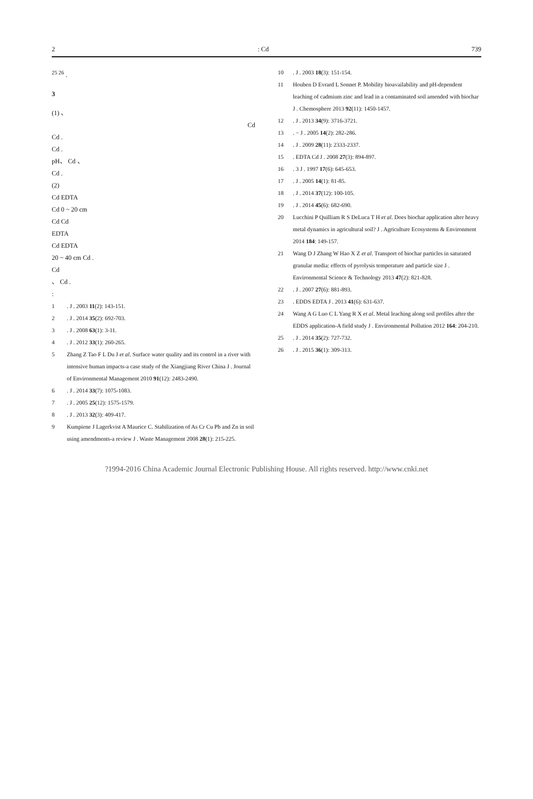2: Cd 739
<sup>25 26</sup> .
3
(1) 、
Cd
Cd .
Cd .
pH、 Cd 、
Cd .
(2)
Cd EDTA
Cd 0 ~ 20 cm
Cd Cd
EDTA
Cd EDTA
20 ~ 40 cm Cd .
Cd
、 Cd .
:
1. J . 2003 11(2): 143-151.
2. J . 2014 35(2): 692-703.
3. J . 2008 63(1): 3-11.
4. J . 2012 33(1): 260-265.
5 Zhang Z Tao F L Du J et al. Surface water quality and its control in a river with intensive human impacts-a case study of the Xiangjiang River China J . Journal of Environmental Management 2010 91(12): 2483-2490.
6. J . 2014 33(7): 1075-1083.
7. J . 2005 25(12): 1575-1579.
8. J . 2013 32(3): 409-417.
9 Kumpiene J Lagerkvist A Maurice C. Stabilization of As Cr Cu Pb and Zn in soil using amendments-a review J . Waste Management 2008 28(1): 215-225.
10. J . 2003 18(3): 151-154.
11 Houben D Evrard L Sonnet P. Mobility bioavailability and pH-dependent leaching of cadmium zinc and lead in a contaminated soil amended with biochar J . Chemosphere 2013 92(11): 1450-1457.
12. J . 2013 34(9): 3716-3721.
13. − J . 2005 14(2): 282-286.
14. J . 2009 28(11): 2333-2337.
15. EDTA Cd J . 2008 27(3): 894-897.
16. 3 J . 1997 17(6): 645-653.
17. J . 2005 14(1): 81-85.
18. J . 2014 37(12): 100-105.
19. J . 2014 45(6): 682-690.
20 Lucchini P Quilliam R S DeLuca T H et al. Does biochar application alter heavy metal dynamics in agricultural soil? J . Agriculture Ecosystems & Environment 2014 184: 149-157.
21 Wang D J Zhang W Hao X Z et al. Transport of biochar particles in saturated granular media: effects of pyrolysis temperature and particle size J . Environmental Science & Technology 2013 47(2): 821-828.
22. J . 2007 27(6): 881-893.
23. EDDS EDTA J . 2013 41(6): 631-637.
24 Wang A G Luo C L Yang R X et al. Metal leaching along soil profiles after the EDDS application-A field study J . Environmental Pollution 2012 164: 204-210.
25. J . 2014 35(2): 727-732.
26. J . 2015 36(1): 309-313.
?1994-2016 China Academic Journal Electronic Publishing House. All rights reserved. http://www.cnki.net